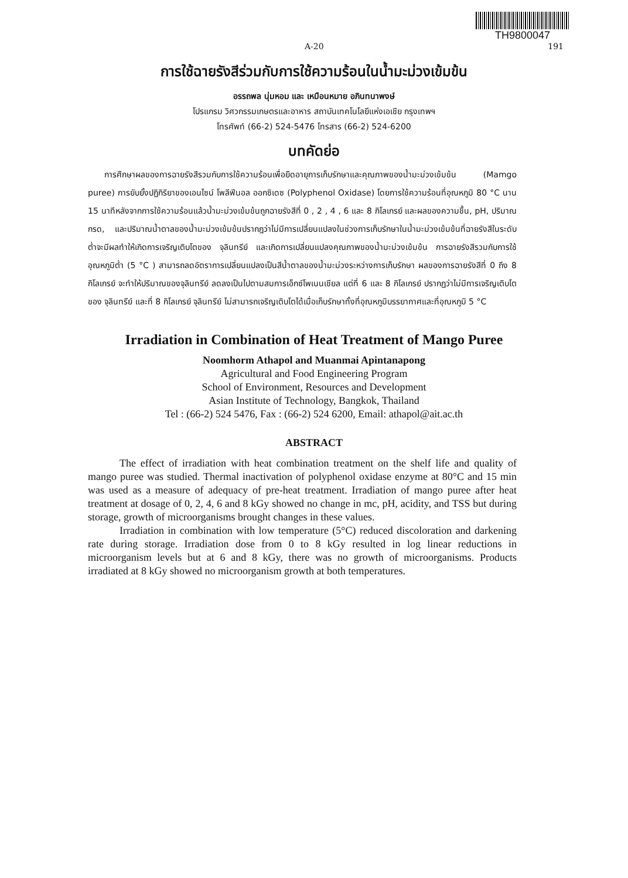TH9800047
A-20 191
การใช้ฉายรังสีร่วมกับการใช้ความร้อนในน้ำมะม่วงเข้มข้น
อรรถพล นุ่มหอม และ เหมือนหมาย อภินทนาพงษ์
โปรแกรม วิศวกรรมเกษตรและอาหาร สถาบันเทคโนโลยีแห่งเอเชีย กรุงเทพฯ
โทรศัพท์ (66-2) 524-5476 โทรสาร (66-2) 524-6200
บทคัดย่อ
การศึกษาผลของการฉายรังสีรวมกับการใช้ความร้อนเพื่อยืดอายุการเก็บรักษาและคุณภาพของน้ำมะม่วงเข้มข้น (Mamgo puree) การยับยั้งปฏิกิริยาของเอนไซน์ โพลีฟีนอล ออกซิเดซ (Polyphenol Oxidase) โดยการใช้ความร้อนที่อุณหภูมิ 80 °C นาน 15 นาทีหลังจากการใช้ความร้อนแล้วน้ำมะม่วงเข้มข้นถูกฉายรังสีที่ 0 , 2 , 4 , 6 และ 8 กิโลเกรย์ และผลของความชื้น, pH, ปริมาณกรด, และปริมาณน้ำตาลของน้ำมะม่วงเข้มข้นปรากฎว่าไม่มีการเปลี่ยนแปลงในช่วงการเก็บรักษาในน้ำมะม่วงเข้มข้นที่ฉายรังสีในระดับต่ำจะมีผลทำให้เกิดการเจริญเติบโตของ จุลินทรีย์ และเกิดการเปลี่ยนแปลงคุณภาพของน้ำมะม่วงเข้มข้น การฉายรังสีรวมกับการใช้อุณหภูมิต่ำ (5 °C ) สามารถลดอัตราการเปลี่ยนแปลงเป็นสีน้ำตาลของน้ำมะม่วงระหว่างการเก็บรักษา ผลของการฉายรังสีที่ 0 ถึง 8 กิโลเกรย์ จะทำให้ปริมาณของจุลินทรีย์ ลดลงเป็นไปตามสมการเอ็กซ์โพเนนเชียล แต่ที่ 6 และ 8 กิโลเกรย์ ปรากฏว่าไม่มีการเจริญเติบโตของ จุลินทรีย์ และที่ 8 กิโลเกรย์ จุลินทรีย์ ไม่สามารถเจริญเติบโตได้เมื่อเก็บรักษาทั้งที่อุณหภูมิบรรยากาศและที่อุณหภูมิ 5 °C
Irradiation in Combination of Heat Treatment of Mango Puree
Noomhorm Athapol and Muanmai Apintanapong
Agricultural and Food Engineering Program
School of Environment, Resources and Development
Asian Institute of Technology, Bangkok, Thailand
Tel : (66-2) 524 5476, Fax : (66-2) 524 6200, Email: athapol@ait.ac.th
ABSTRACT
The effect of irradiation with heat combination treatment on the shelf life and quality of mango puree was studied. Thermal inactivation of polyphenol oxidase enzyme at 80°C and 15 min was used as a measure of adequacy of pre-heat treatment. Irradiation of mango puree after heat treatment at dosage of 0, 2, 4, 6 and 8 kGy showed no change in mc, pH, acidity, and TSS but during storage, growth of microorganisms brought changes in these values.
Irradiation in combination with low temperature (5°C) reduced discoloration and darkening rate during storage. Irradiation dose from 0 to 8 kGy resulted in log linear reductions in microorganism levels but at 6 and 8 kGy, there was no growth of microorganisms. Products irradiated at 8 kGy showed no microorganism growth at both temperatures.